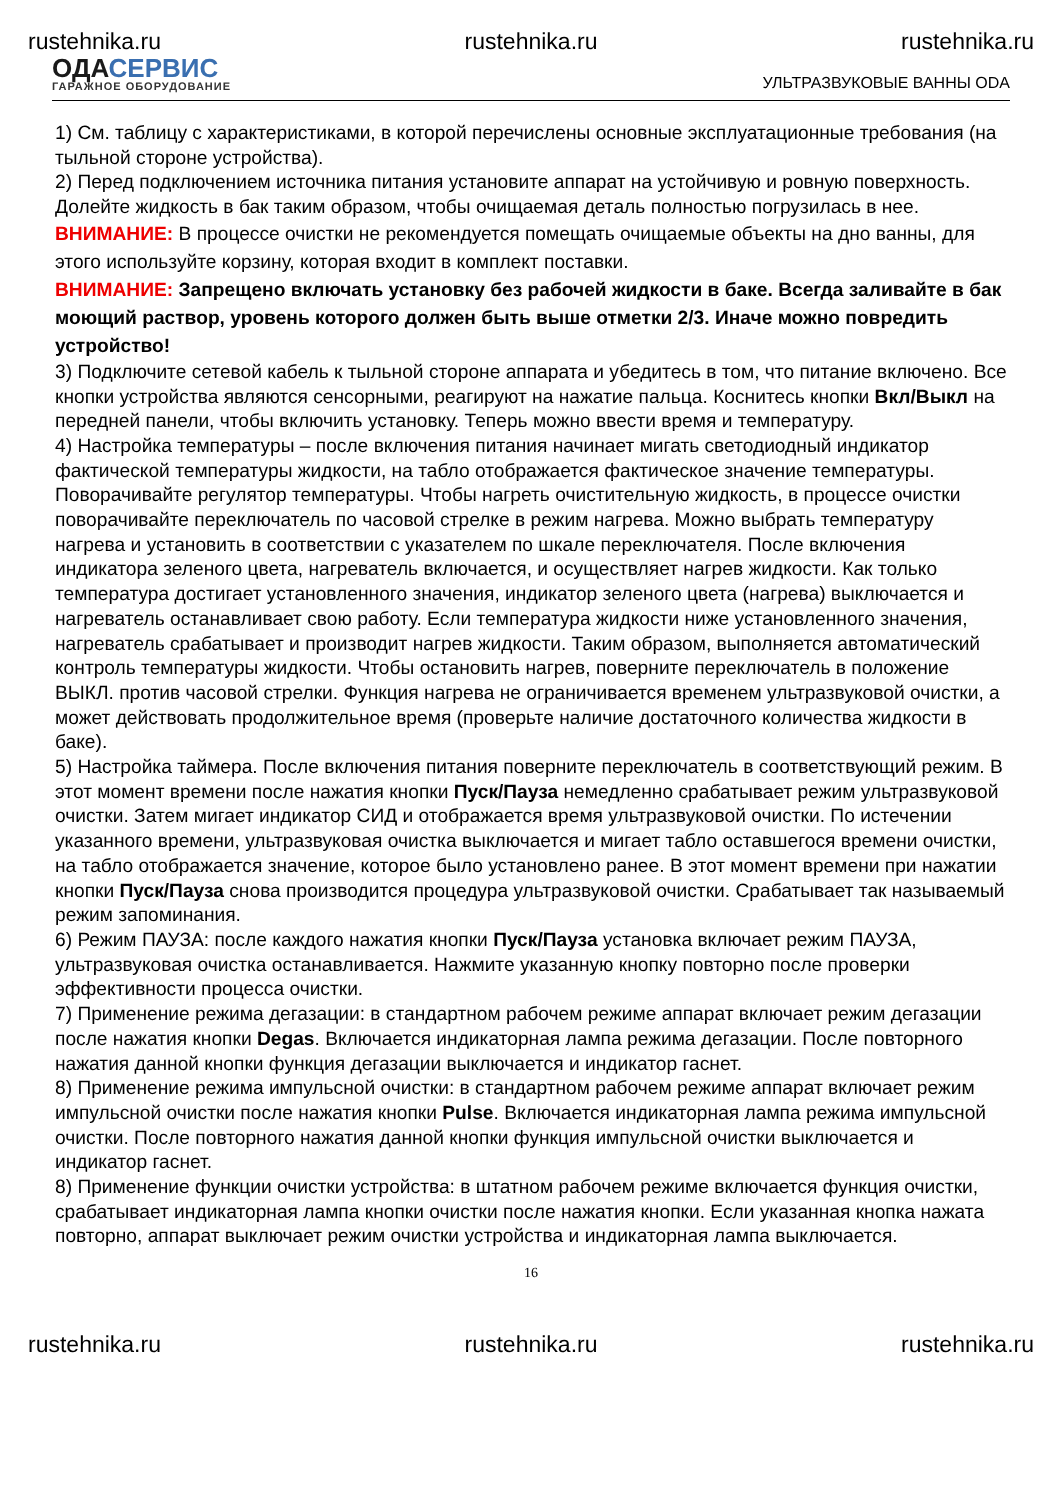rustehnika.ru rustehnika.ru rustehnika.ru
ОДАСЕРВИС
ГАРАЖНОЕ ОБОРУДОВАНИЕ
УЛЬТРАЗВУКОВЫЕ ВАННЫ ODA
1) См. таблицу с характеристиками, в которой перечислены основные эксплуатационные требования (на тыльной стороне устройства).
2) Перед подключением источника питания установите аппарат на устойчивую и ровную поверхность. Долейте жидкость в бак таким образом, чтобы очищаемая деталь полностью погрузилась в нее.
ВНИМАНИЕ: В процессе очистки не рекомендуется помещать очищаемые объекты на дно ванны, для этого используйте корзину, которая входит в комплект поставки.
ВНИМАНИЕ: Запрещено включать установку без рабочей жидкости в баке. Всегда заливайте в бак моющий раствор, уровень которого должен быть выше отметки 2/3. Иначе можно повредить устройство!
3) Подключите сетевой кабель к тыльной стороне аппарата и убедитесь в том, что питание включено. Все кнопки устройства являются сенсорными, реагируют на нажатие пальца. Коснитесь кнопки Вкл/Выкл на передней панели, чтобы включить установку. Теперь можно ввести время и температуру.
4) Настройка температуры – после включения питания начинает мигать светодиодный индикатор фактической температуры жидкости, на табло отображается фактическое значение температуры. Поворачивайте регулятор температуры. Чтобы нагреть очистительную жидкость, в процессе очистки поворачивайте переключатель по часовой стрелке в режим нагрева. Можно выбрать температуру нагрева и установить в соответствии с указателем по шкале переключателя. После включения индикатора зеленого цвета, нагреватель включается, и осуществляет нагрев жидкости. Как только температура достигает установленного значения, индикатор зеленого цвета (нагрева) выключается и нагреватель останавливает свою работу. Если температура жидкости ниже установленного значения, нагреватель срабатывает и производит нагрев жидкости. Таким образом, выполняется автоматический контроль температуры жидкости. Чтобы остановить нагрев, поверните переключатель в положение ВЫКЛ. против часовой стрелки. Функция нагрева не ограничивается временем ультразвуковой очистки, а может действовать продолжительное время (проверьте наличие достаточного количества жидкости в баке).
5) Настройка таймера. После включения питания поверните переключатель в соответствующий режим. В этот момент времени после нажатия кнопки Пуск/Пауза немедленно срабатывает режим ультразвуковой очистки. Затем мигает индикатор СИД и отображается время ультразвуковой очистки. По истечении указанного времени, ультразвуковая очистка выключается и мигает табло оставшегося времени очистки, на табло отображается значение, которое было установлено ранее. В этот момент времени при нажатии кнопки Пуск/Пауза снова производится процедура ультразвуковой очистки. Срабатывает так называемый режим запоминания.
6) Режим ПАУЗА: после каждого нажатия кнопки Пуск/Пауза установка включает режим ПАУЗА, ультразвуковая очистка останавливается. Нажмите указанную кнопку повторно после проверки эффективности процесса очистки.
7) Применение режима дегазации: в стандартном рабочем режиме аппарат включает режим дегазации после нажатия кнопки Degas. Включается индикаторная лампа режима дегазации. После повторного нажатия данной кнопки функция дегазации выключается и индикатор гаснет.
8) Применение режима импульсной очистки: в стандартном рабочем режиме аппарат включает режим импульсной очистки после нажатия кнопки Pulse. Включается индикаторная лампа режима импульсной очистки. После повторного нажатия данной кнопки функция импульсной очистки выключается и индикатор гаснет.
8) Применение функции очистки устройства: в штатном рабочем режиме включается функция очистки, срабатывает индикаторная лампа кнопки очистки после нажатия кнопки. Если указанная кнопка нажата повторно, аппарат выключает режим очистки устройства и индикаторная лампа выключается.
16
rustehnika.ru rustehnika.ru rustehnika.ru